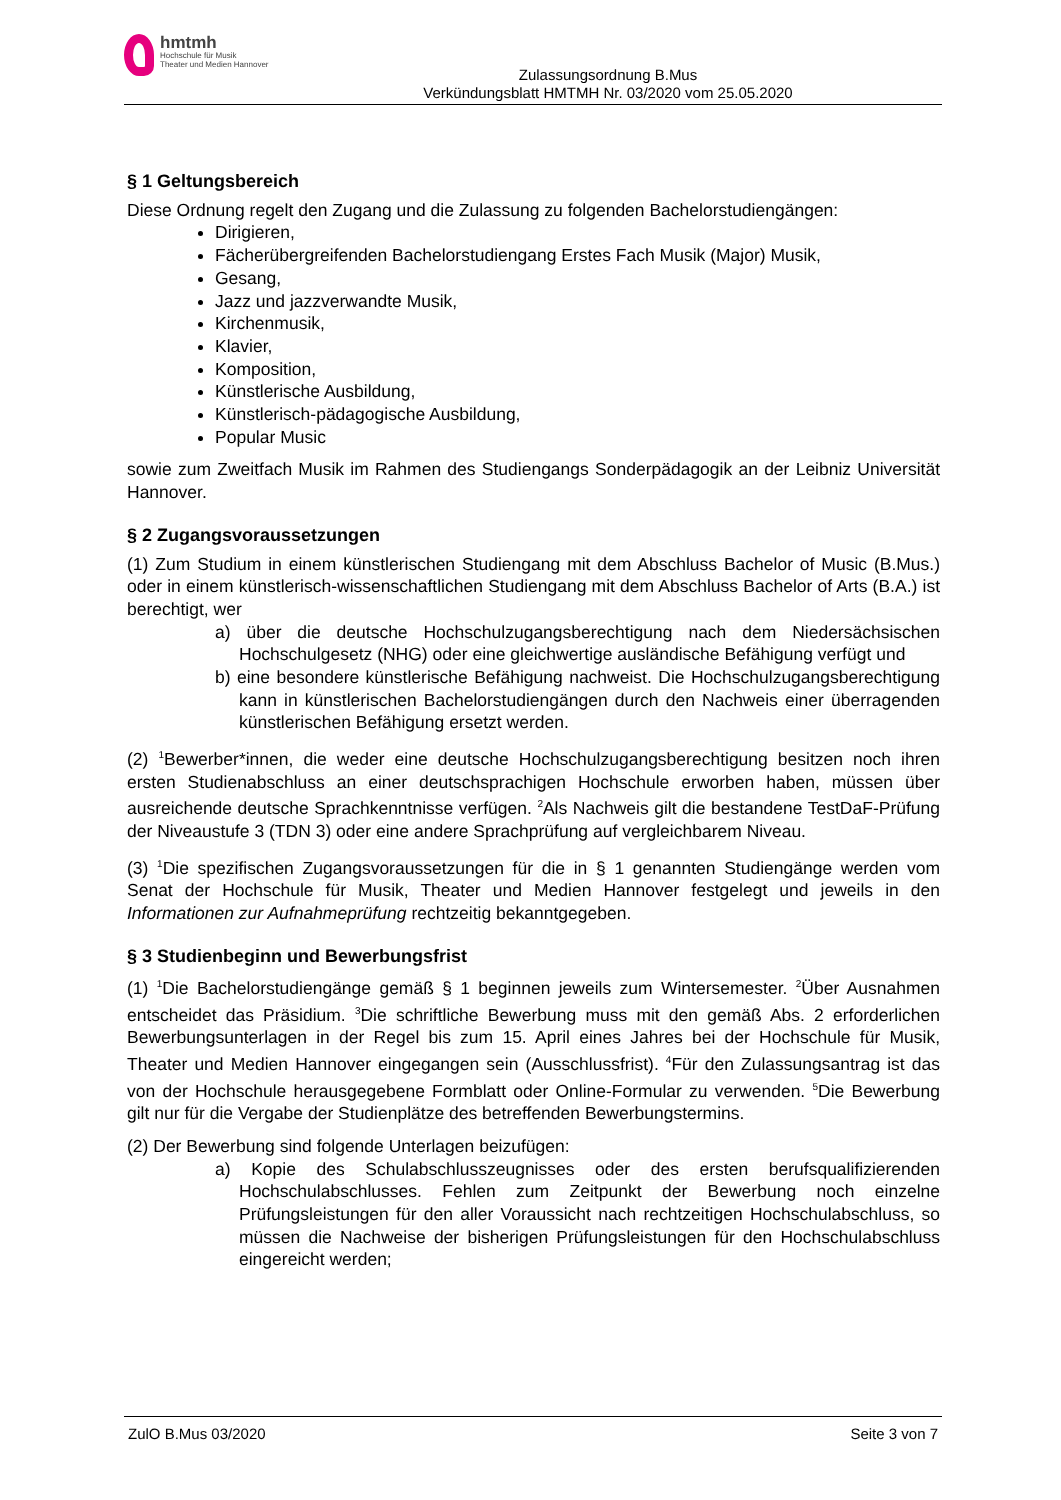hmtmh
Hochschule für Musik
Theater und Medien Hannover
Zulassungsordnung B.Mus
Verkündungsblatt HMTMH Nr. 03/2020 vom 25.05.2020
§ 1 Geltungsbereich
Diese Ordnung regelt den Zugang und die Zulassung zu folgenden Bachelorstudiengängen:
Dirigieren,
Fächerübergreifenden Bachelorstudiengang Erstes Fach Musik (Major) Musik,
Gesang,
Jazz und jazzverwandte Musik,
Kirchenmusik,
Klavier,
Komposition,
Künstlerische Ausbildung,
Künstlerisch-pädagogische Ausbildung,
Popular Music
sowie zum Zweitfach Musik im Rahmen des Studiengangs Sonderpädagogik an der Leibniz Universität Hannover.
§ 2 Zugangsvoraussetzungen
(1) Zum Studium in einem künstlerischen Studiengang mit dem Abschluss Bachelor of Music (B.Mus.) oder in einem künstlerisch-wissenschaftlichen Studiengang mit dem Abschluss Bachelor of Arts (B.A.) ist berechtigt, wer
a) über die deutsche Hochschulzugangsberechtigung nach dem Niedersächsischen Hochschulgesetz (NHG) oder eine gleichwertige ausländische Befähigung verfügt und
b) eine besondere künstlerische Befähigung nachweist. Die Hochschulzugangsberechtigung kann in künstlerischen Bachelorstudiengängen durch den Nachweis einer überragenden künstlerischen Befähigung ersetzt werden.
(2) <sup>1</sup>Bewerber*innen, die weder eine deutsche Hochschulzugangsberechtigung besitzen noch ihren ersten Studienabschluss an einer deutschsprachigen Hochschule erworben haben, müssen über ausreichende deutsche Sprachkenntnisse verfügen. <sup>2</sup>Als Nachweis gilt die bestandene TestDaF-Prüfung der Niveaustufe 3 (TDN 3) oder eine andere Sprachprüfung auf vergleichbarem Niveau.
(3) <sup>1</sup>Die spezifischen Zugangsvoraussetzungen für die in § 1 genannten Studiengänge werden vom Senat der Hochschule für Musik, Theater und Medien Hannover festgelegt und jeweils in den Informationen zur Aufnahmeprüfung rechtzeitig bekanntgegeben.
§ 3 Studienbeginn und Bewerbungsfrist
(1) <sup>1</sup>Die Bachelorstudiengänge gemäß § 1 beginnen jeweils zum Wintersemester. <sup>2</sup>Über Ausnahmen entscheidet das Präsidium. <sup>3</sup>Die schriftliche Bewerbung muss mit den gemäß Abs. 2 erforderlichen Bewerbungsunterlagen in der Regel bis zum 15. April eines Jahres bei der Hochschule für Musik, Theater und Medien Hannover eingegangen sein (Ausschlussfrist). <sup>4</sup>Für den Zulassungsantrag ist das von der Hochschule herausgegebene Formblatt oder Online-Formular zu verwenden. <sup>5</sup>Die Bewerbung gilt nur für die Vergabe der Studienplätze des betreffenden Bewerbungstermins.
(2) Der Bewerbung sind folgende Unterlagen beizufügen:
a) Kopie des Schulabschlusszeugnisses oder des ersten berufsqualifizierenden Hochschulabschlusses. Fehlen zum Zeitpunkt der Bewerbung noch einzelne Prüfungsleistungen für den aller Voraussicht nach rechtzeitigen Hochschulabschluss, so müssen die Nachweise der bisherigen Prüfungsleistungen für den Hochschulabschluss eingereicht werden;
ZulO B.Mus 03/2020 Seite 3 von 7